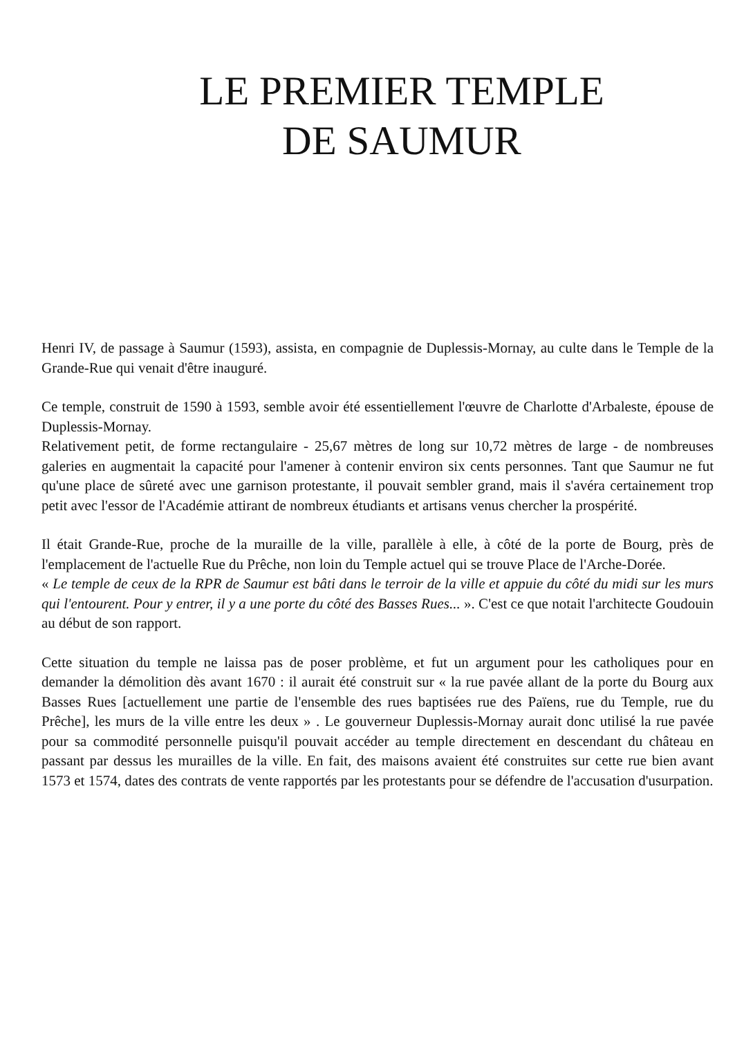LE PREMIER TEMPLE
DE SAUMUR
Henri IV, de passage à Saumur (1593), assista, en compagnie de Duplessis-Mornay, au culte dans le Temple de la Grande-Rue qui venait d'être inauguré.
Ce temple, construit de 1590 à 1593, semble avoir été essentiellement l'œuvre de Charlotte d'Arbaleste, épouse de Duplessis-Mornay.
Relativement petit, de forme rectangulaire - 25,67 mètres de long sur 10,72 mètres de large - de nombreuses galeries en augmentait la capacité pour l'amener à contenir environ six cents personnes. Tant que Saumur ne fut qu'une place de sûreté avec une garnison protestante, il pouvait sembler grand, mais il s'avéra certainement trop petit avec l'essor de l'Académie attirant de nombreux étudiants et artisans venus chercher la prospérité.
Il était Grande-Rue, proche de la muraille de la ville, parallèle à elle, à côté de la porte de Bourg, près de l'emplacement de l'actuelle Rue du Prêche, non loin du Temple actuel qui se trouve Place de l'Arche-Dorée.
« Le temple de ceux de la RPR de Saumur est bâti dans le terroir de la ville et appuie du côté du midi sur les murs qui l'entourent. Pour y entrer, il y a une porte du côté des Basses Rues... ». C'est ce que notait l'architecte Goudouin au début de son rapport.
Cette situation du temple ne laissa pas de poser problème, et fut un argument pour les catholiques pour en demander la démolition dès avant 1670 : il aurait été construit sur « la rue pavée allant de la porte du Bourg aux Basses Rues [actuellement une partie de l'ensemble des rues baptisées rue des Païens, rue du Temple, rue du Prêche], les murs de la ville entre les deux » . Le gouverneur Duplessis-Mornay aurait donc utilisé la rue pavée pour sa commodité personnelle puisqu'il pouvait accéder au temple directement en descendant du château en passant par dessus les murailles de la ville. En fait, des maisons avaient été construites sur cette rue bien avant 1573 et 1574, dates des contrats de vente rapportés par les protestants pour se défendre de l'accusation d'usurpation.